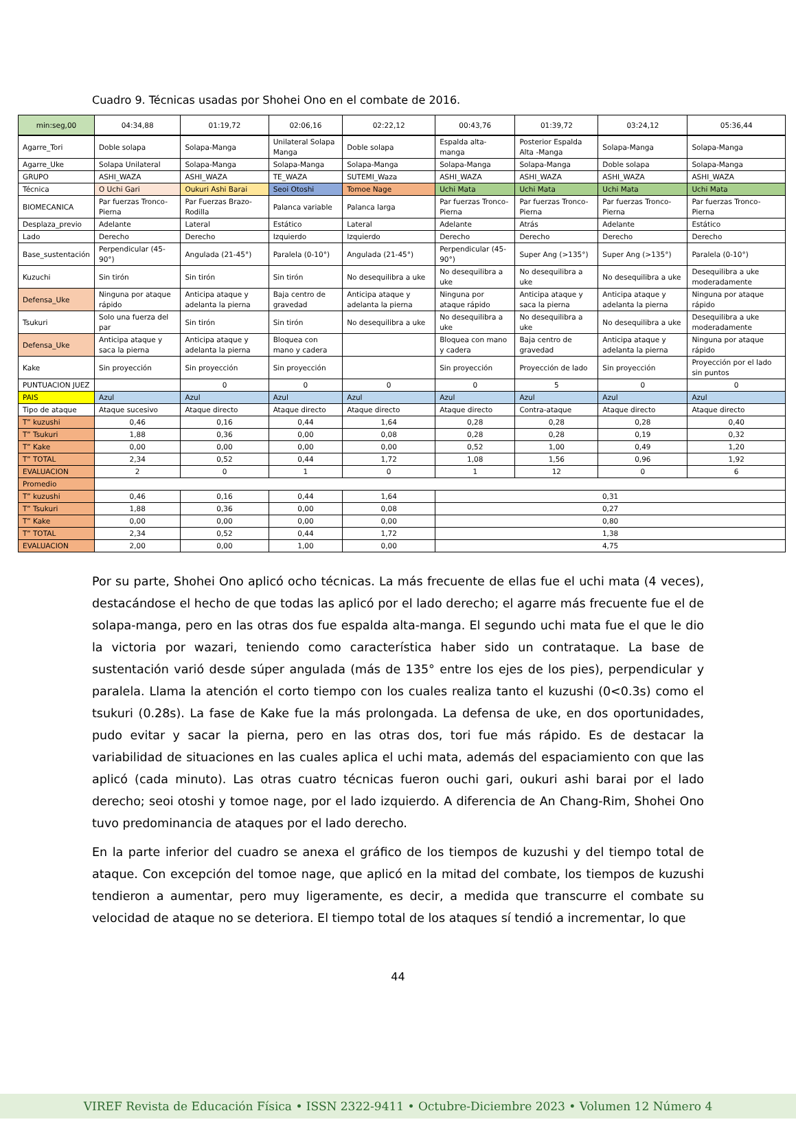Cuadro 9. Técnicas usadas por Shohei Ono en el combate de 2016.
| min:seg,00 | 04:34,88 | 01:19,72 | 02:06,16 | 02:22,12 | 00:43,76 | 01:39,72 | 03:24,12 | 05:36,44 |
| Agarre_Tori | Doble solapa | Solapa-Manga | Unilateral Solapa Manga | Doble solapa | Espalda alta-manga | Posterior Espalda Alta -Manga | Solapa-Manga | Solapa-Manga |
| Agarre_Uke | Solapa Unilateral | Solapa-Manga | Solapa-Manga | Solapa-Manga | Solapa-Manga | Solapa-Manga | Doble solapa | Solapa-Manga |
| GRUPO | ASHI_WAZA | ASHI_WAZA | TE_WAZA | SUTEMI_Waza | ASHI_WAZA | ASHI_WAZA | ASHI_WAZA | ASHI_WAZA |
| Técnica | O Uchi Gari | Oukuri Ashi Barai | Seoi Otoshi | Tomoe Nage | Uchi Mata | Uchi Mata | Uchi Mata | Uchi Mata |
| BIOMECANICA | Par fuerzas Tronco-Pierna | Par Fuerzas Brazo-Rodilla | Palanca variable | Palanca larga | Par fuerzas Tronco-Pierna | Par fuerzas Tronco-Pierna | Par fuerzas Tronco-Pierna | Par fuerzas Tronco-Pierna |
| Desplaza_previo | Adelante | Lateral | Estático | Lateral | Adelante | Atrás | Adelante | Estático |
| Lado | Derecho | Derecho | Izquierdo | Izquierdo | Derecho | Derecho | Derecho | Derecho |
| Base_sustentación | Perpendicular (45-90°) | Angulada (21-45°) | Paralela (0-10°) | Angulada (21-45°) | Perpendicular (45-90°) | Super Ang (>135°) | Super Ang (>135°) | Paralela (0-10°) |
| Kuzuchi | Sin tirón | Sin tirón | Sin tirón | No desequilibra a uke | No desequilibra a uke | No desequilibra a uke | No desequilibra a uke | Desequilibra a uke moderadamente |
| Defensa_Uke | Ninguna por ataque rápido | Anticipa ataque y adelanta la pierna | Baja centro de gravedad | Anticipa ataque y adelanta la pierna | Ninguna por ataque rápido | Anticipa ataque y saca la pierna | Anticipa ataque y adelanta la pierna | Ninguna por ataque rápido |
| Tsukuri | Solo una fuerza del par | Sin tirón | Sin tirón | No desequilibra a uke | No desequilibra a uke | No desequilibra a uke | No desequilibra a uke | Desequilibra a uke moderadamente |
| Defensa_Uke | Anticipa ataque y saca la pierna | Anticipa ataque y adelanta la pierna | Bloquea con mano y cadera | | Bloquea con mano y cadera | Baja centro de gravedad | Anticipa ataque y adelanta la pierna | Ninguna por ataque rápido |
| Kake | Sin proyección | Sin proyección | Sin proyección | | Sin proyección | Proyección de lado | Sin proyección | Proyección por el lado sin puntos |
| PUNTUACION JUEZ | | 0 | 0 | 0 | 0 | 5 | 0 | 0 |
| PAIS | Azul | Azul | Azul | Azul | Azul | Azul | Azul | Azul |
| Tipo de ataque | Ataque sucesivo | Ataque directo | Ataque directo | Ataque directo | Ataque directo | Contra-ataque | Ataque directo | Ataque directo |
| T” kuzushi | 0,46 | 0,16 | 0,44 | 1,64 | 0,28 | 0,28 | 0,28 | 0,40 |
| T” Tsukuri | 1,88 | 0,36 | 0,00 | 0,08 | 0,28 | 0,28 | 0,19 | 0,32 |
| T” Kake | 0,00 | 0,00 | 0,00 | 0,00 | 0,52 | 1,00 | 0,49 | 1,20 |
| T” TOTAL | 2,34 | 0,52 | 0,44 | 1,72 | 1,08 | 1,56 | 0,96 | 1,92 |
| EVALUACION | 2 | 0 | 1 | 0 | 1 | 12 | 0 | 6 |
| Promedio | | | | | | | | |
| T” kuzushi | 0,46 | 0,16 | 0,44 | 1,64 | 0,31 | | | |
| T” Tsukuri | 1,88 | 0,36 | 0,00 | 0,08 | 0,27 | | | |
| T” Kake | 0,00 | 0,00 | 0,00 | 0,00 | 0,80 | | | |
| T” TOTAL | 2,34 | 0,52 | 0,44 | 1,72 | 1,38 | | | |
| EVALUACION | 2,00 | 0,00 | 1,00 | 0,00 | 4,75 | | | |
Por su parte, Shohei Ono aplicó ocho técnicas. La más frecuente de ellas fue el uchi mata (4 veces), destacándose el hecho de que todas las aplicó por el lado derecho; el agarre más frecuente fue el de solapa-manga, pero en las otras dos fue espalda alta-manga. El segundo uchi mata fue el que le dio la victoria por wazari, teniendo como característica haber sido un contrataque. La base de sustentación varió desde súper angulada (más de 135° entre los ejes de los pies), perpendicular y paralela. Llama la atención el corto tiempo con los cuales realiza tanto el kuzushi (0<0.3s) como el tsukuri (0.28s). La fase de Kake fue la más prolongada. La defensa de uke, en dos oportunidades, pudo evitar y sacar la pierna, pero en las otras dos, tori fue más rápido. Es de destacar la variabilidad de situaciones en las cuales aplica el uchi mata, además del espaciamiento con que las aplicó (cada minuto). Las otras cuatro técnicas fueron ouchi gari, oukuri ashi barai por el lado derecho; seoi otoshi y tomoe nage, por el lado izquierdo. A diferencia de An Chang-Rim, Shohei Ono tuvo predominancia de ataques por el lado derecho.
En la parte inferior del cuadro se anexa el gráfico de los tiempos de kuzushi y del tiempo total de ataque. Con excepción del tomoe nage, que aplicó en la mitad del combate, los tiempos de kuzushi tendieron a aumentar, pero muy ligeramente, es decir, a medida que transcurre el combate su velocidad de ataque no se deteriora. El tiempo total de los ataques sí tendió a incrementar, lo que
44
VIREF Revista de Educación Física • ISSN 2322-9411 • Octubre-Diciembre 2023 • Volumen 12 Número 4